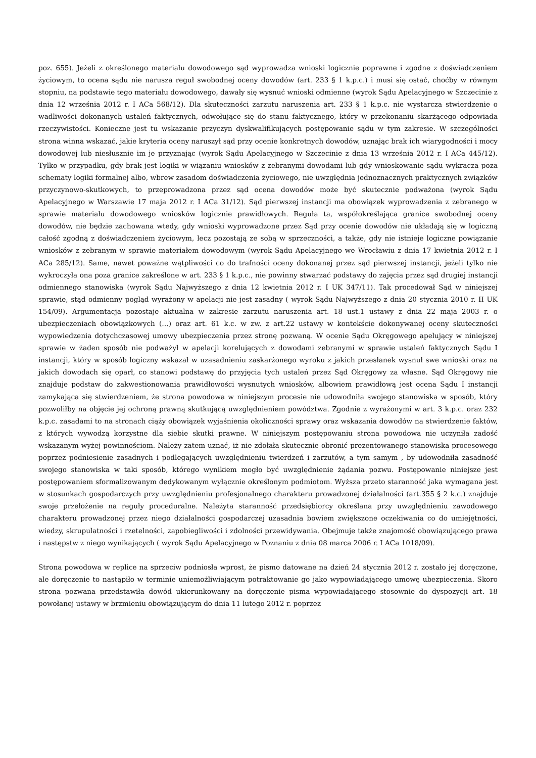poz. 655). Jeżeli z określonego materiału dowodowego sąd wyprowadza wnioski logicznie poprawne i zgodne z doświadczeniem życiowym, to ocena sądu nie narusza reguł swobodnej oceny dowodów (art. 233 § 1 k.p.c.) i musi się ostać, choćby w równym stopniu, na podstawie tego materiału dowodowego, dawały się wysnuć wnioski odmienne (wyrok Sądu Apelacyjnego w Szczecinie z dnia 12 września 2012 r. I ACa 568/12). Dla skuteczności zarzutu naruszenia art. 233 § 1 k.p.c. nie wystarcza stwierdzenie o wadliwości dokonanych ustaleń faktycznych, odwołujące się do stanu faktycznego, który w przekonaniu skarżącego odpowiada rzeczywistości. Konieczne jest tu wskazanie przyczyn dyskwalifikujących postępowanie sądu w tym zakresie. W szczególności strona winna wskazać, jakie kryteria oceny naruszył sąd przy ocenie konkretnych dowodów, uznając brak ich wiarygodności i mocy dowodowej lub niesłusznie im je przyznając (wyrok Sądu Apelacyjnego w Szczecinie z dnia 13 września 2012 r. I ACa 445/12). Tylko w przypadku, gdy brak jest logiki w wiązaniu wniosków z zebranymi dowodami lub gdy wnioskowanie sądu wykracza poza schematy logiki formalnej albo, wbrew zasadom doświadczenia życiowego, nie uwzględnia jednoznacznych praktycznych związków przyczynowo-skutkowych, to przeprowadzona przez sąd ocena dowodów może być skutecznie podważona (wyrok Sądu Apelacyjnego w Warszawie 17 maja 2012 r. I ACa 31/12). Sąd pierwszej instancji ma obowiązek wyprowadzenia z zebranego w sprawie materiału dowodowego wniosków logicznie prawidłowych. Reguła ta, współokreślająca granice swobodnej oceny dowodów, nie będzie zachowana wtedy, gdy wnioski wyprowadzone przez Sąd przy ocenie dowodów nie układają się w logiczną całość zgodną z doświadczeniem życiowym, lecz pozostają ze sobą w sprzeczności, a także, gdy nie istnieje logiczne powiązanie wniosków z zebranym w sprawie materiałem dowodowym (wyrok Sądu Apelacyjnego we Wrocławiu z dnia 17 kwietnia 2012 r. I ACa 285/12). Same, nawet poważne wątpliwości co do trafności oceny dokonanej przez sąd pierwszej instancji, jeżeli tylko nie wykroczyła ona poza granice zakreślone w art. 233 § 1 k.p.c., nie powinny stwarzać podstawy do zajęcia przez sąd drugiej instancji odmiennego stanowiska (wyrok Sądu Najwyższego z dnia 12 kwietnia 2012 r. I UK 347/11). Tak procedował Sąd w niniejszej sprawie, stąd odmienny pogląd wyrażony w apelacji nie jest zasadny ( wyrok Sądu Najwyższego z dnia 20 stycznia 2010 r. II UK 154/09). Argumentacja pozostaje aktualna w zakresie zarzutu naruszenia art. 18 ust.1 ustawy z dnia 22 maja 2003 r. o ubezpieczeniach obowiązkowych (…) oraz art. 61 k.c. w zw. z art.22 ustawy w kontekście dokonywanej oceny skuteczności wypowiedzenia dotychczasowej umowy ubezpieczenia przez stronę pozwaną. W ocenie Sądu Okręgowego apelujący w niniejszej sprawie w żaden sposób nie podważył w apelacji korelujących z dowodami zebranymi w sprawie ustaleń faktycznych Sądu I instancji, który w sposób logiczny wskazał w uzasadnieniu zaskarżonego wyroku z jakich przesłanek wysnuł swe wnioski oraz na jakich dowodach się oparł, co stanowi podstawę do przyjęcia tych ustaleń przez Sąd Okręgowy za własne. Sąd Okręgowy nie znajduje podstaw do zakwestionowania prawidłowości wysnutych wniosków, albowiem prawidłową jest ocena Sądu I instancji zamykająca się stwierdzeniem, że strona powodowa w niniejszym procesie nie udowodniła swojego stanowiska w sposób, który pozwoliłby na objęcie jej ochroną prawną skutkującą uwzględnieniem powództwa. Zgodnie z wyrażonymi w art. 3 k.p.c. oraz 232 k.p.c. zasadami to na stronach ciąży obowiązek wyjaśnienia okoliczności sprawy oraz wskazania dowodów na stwierdzenie faktów, z których wywodzą korzystne dla siebie skutki prawne. W niniejszym postępowaniu strona powodowa nie uczyniła zadość wskazanym wyżej powinnościom. Należy zatem uznać, iż nie zdołała skutecznie obronić prezentowanego stanowiska procesowego poprzez podniesienie zasadnych i podlegających uwzględnieniu twierdzeń i zarzutów, a tym samym , by udowodniła zasadność swojego stanowiska w taki sposób, którego wynikiem mogło być uwzględnienie żądania pozwu. Postępowanie niniejsze jest postępowaniem sformalizowanym dedykowanym wyłącznie określonym podmiotom. Wyższa przeto staranność jaka wymagana jest w stosunkach gospodarczych przy uwzględnieniu profesjonalnego charakteru prowadzonej działalności (art.355 § 2 k.c.) znajduje swoje przełożenie na reguły proceduralne. Należyta staranność przedsiębiorcy określana przy uwzględnieniu zawodowego charakteru prowadzonej przez niego działalności gospodarczej uzasadnia bowiem zwiększone oczekiwania co do umiejętności, wiedzy, skrupulatności i rzetelności, zapobiegliwości i zdolności przewidywania. Obejmuje także znajomość obowiązującego prawa i następstw z niego wynikających ( wyrok Sądu Apelacyjnego w Poznaniu z dnia 08 marca 2006 r. I ACa 1018/09).
Strona powodowa w replice na sprzeciw podniosła wprost, że pismo datowane na dzień 24 stycznia 2012 r. zostało jej doręczone, ale doręczenie to nastąpiło w terminie uniemożliwiającym potraktowanie go jako wypowiadającego umowę ubezpieczenia. Skoro strona pozwana przedstawiła dowód ukierunkowany na doręczenie pisma wypowiadającego stosownie do dyspozycji art. 18 powołanej ustawy w brzmieniu obowiązującym do dnia 11 lutego 2012 r. poprzez